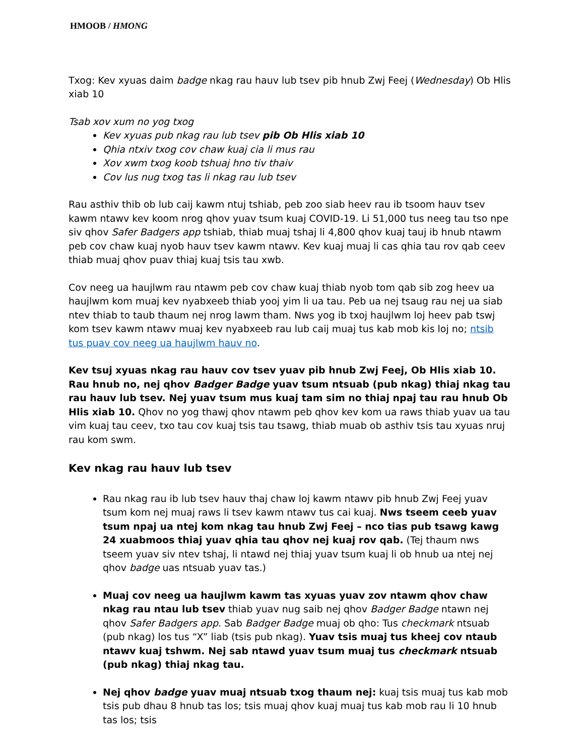HMOOB / HMONG
Txog: Kev xyuas daim badge nkag rau hauv lub tsev pib hnub Zwj Feej (Wednesday) Ob Hlis xiab 10
Tsab xov xum no yog txog
Kev xyuas pub nkag rau lub tsev pib Ob Hlis xiab 10
Qhia ntxiv txog cov chaw kuaj cia li mus rau
Xov xwm txog koob tshuaj hno tiv thaiv
Cov lus nug txog tas li nkag rau lub tsev
Rau asthiv thib ob lub caij kawm ntuj tshiab, peb zoo siab heev rau ib tsoom hauv tsev kawm ntawv kev koom nrog qhov yuav tsum kuaj COVID-19. Li 51,000 tus neeg tau tso npe siv qhov Safer Badgers app tshiab, thiab muaj tshaj li 4,800 qhov kuaj tauj ib hnub ntawm peb cov chaw kuaj nyob hauv tsev kawm ntawv. Kev kuaj muaj li cas qhia tau rov qab ceev thiab muaj qhov puav thiaj kuaj tsis tau xwb.
Cov neeg ua haujlwm rau ntawm peb cov chaw kuaj thiab nyob tom qab sib zog heev ua haujlwm kom muaj kev nyabxeeb thiab yooj yim li ua tau. Peb ua nej tsaug rau nej ua siab ntev thiab to taub thaum nej nrog lawm tham. Nws yog ib txoj haujlwm loj heev pab tswj kom tsev kawm ntawv muaj kev nyabxeeb rau lub caij muaj tus kab mob kis loj no; ntsib tus puav cov neeg ua haujlwm hauv no.
Kev tsuj xyuas nkag rau hauv cov tsev yuav pib hnub Zwj Feej, Ob Hlis xiab 10. Rau hnub no, nej qhov Badger Badge yuav tsum ntsuab (pub nkag) thiaj nkag tau rau hauv lub tsev. Nej yuav tsum mus kuaj tam sim no thiaj npaj tau rau hnub Ob Hlis xiab 10. Qhov no yog thawj qhov ntawm peb qhov kev kom ua raws thiab yuav ua tau vim kuaj tau ceev, txo tau cov kuaj tsis tau tsawg, thiab muab ob asthiv tsis tau xyuas nruj rau kom swm.
Kev nkag rau hauv lub tsev
Rau nkag rau ib lub tsev hauv thaj chaw loj kawm ntawv pib hnub Zwj Feej yuav tsum kom nej muaj raws li tsev kawm ntawv tus cai kuaj. Nws tseem ceeb yuav tsum npaj ua ntej kom nkag tau hnub Zwj Feej – nco tias pub tsawg kawg 24 xuabmoos thiaj yuav qhia tau qhov nej kuaj rov qab. (Tej thaum nws tseem yuav siv ntev tshaj, li ntawd nej thiaj yuav tsum kuaj li ob hnub ua ntej nej qhov badge uas ntsuab yuav tas.)
Muaj cov neeg ua haujlwm kawm tas xyuas yuav zov ntawm qhov chaw nkag rau ntau lub tsev thiab yuav nug saib nej qhov Badger Badge ntawn nej qhov Safer Badgers app. Sab Badger Badge muaj ob qho: Tus checkmark ntsuab (pub nkag) los tus “X” liab (tsis pub nkag). Yuav tsis muaj tus kheej cov ntaub ntawv kuaj tshwm. Nej sab ntawd yuav tsum muaj tus checkmark ntsuab (pub nkag) thiaj nkag tau.
Nej qhov badge yuav muaj ntsuab txog thaum nej: kuaj tsis muaj tus kab mob tsis pub dhau 8 hnub tas los; tsis muaj qhov kuaj muaj tus kab mob rau li 10 hnub tas los; tsis